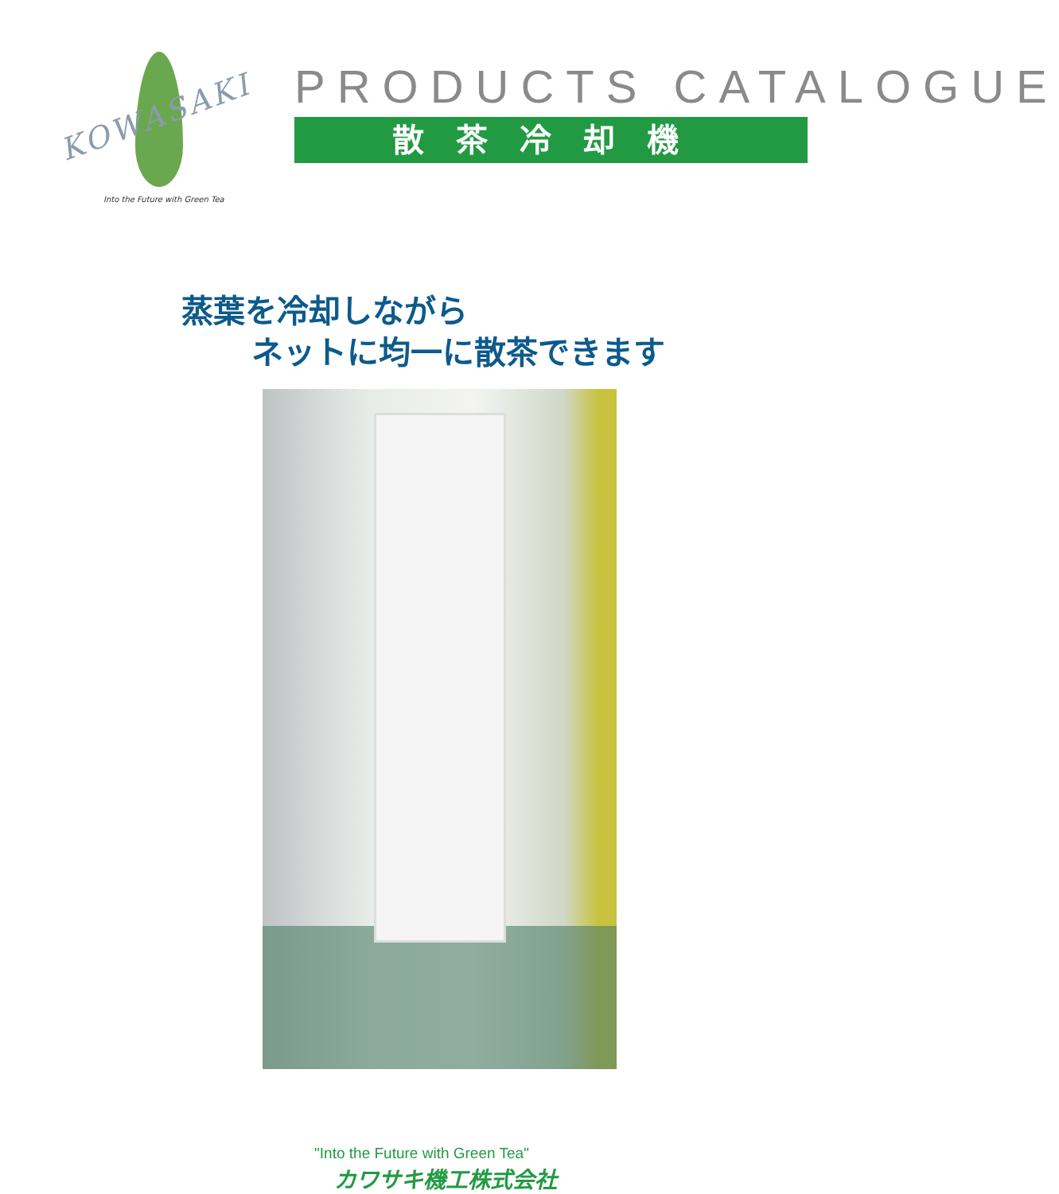KOWASAKI
Into the Future with Green Tea
PRODUCTS CATALOGUE
散茶冷却機
蒸葉を冷却しながら
ネットに均一に散茶できます
"Into the Future with Green Tea"
カワサキ機工株式会社